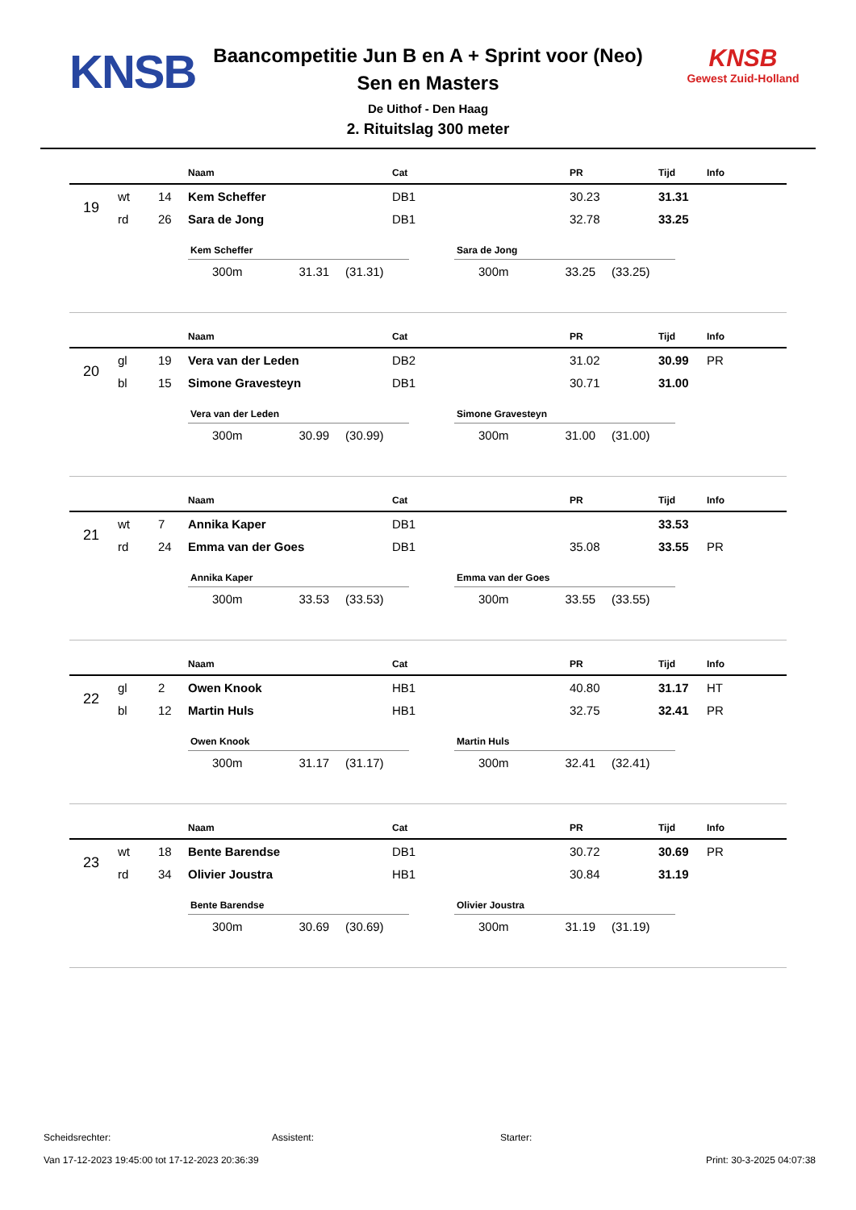KNSB
KNSB
Gewest Zuid-Holland
Baancompetitie Jun B en A + Sprint voor (Neo)
Sen en Masters
De Uithof - Den Haag
2. Rituitslag 300 meter
| | | | Naam | Cat | PR | Tijd | Info |
| --- | --- | --- | --- | --- | --- | --- | --- |
| 19 | wt | 14 | Kem Scheffer | DB1 | 30.23 | 31.31 | |
| | rd | 26 | Sara de Jong | DB1 | 32.78 | 33.25 | |
Kem Scheffer
300m 31.31 (31.31)
Sara de Jong
300m 33.25 (33.25)
| | | | Naam | Cat | PR | Tijd | Info |
| --- | --- | --- | --- | --- | --- | --- | --- |
| 20 | gl | 19 | Vera van der Leden | DB2 | 31.02 | 30.99 | PR |
| | bl | 15 | Simone Gravesteyn | DB1 | 30.71 | 31.00 | |
Vera van der Leden
300m 30.99 (30.99)
Simone Gravesteyn
300m 31.00 (31.00)
| | | | Naam | Cat | PR | Tijd | Info |
| --- | --- | --- | --- | --- | --- | --- | --- |
| 21 | wt | 7 | Annika Kaper | DB1 | | 33.53 | |
| | rd | 24 | Emma van der Goes | DB1 | 35.08 | 33.55 | PR |
Annika Kaper
300m 33.53 (33.53)
Emma van der Goes
300m 33.55 (33.55)
| | | | Naam | Cat | PR | Tijd | Info |
| --- | --- | --- | --- | --- | --- | --- | --- |
| 22 | gl | 2 | Owen Knook | HB1 | 40.80 | 31.17 | HT |
| | bl | 12 | Martin Huls | HB1 | 32.75 | 32.41 | PR |
Owen Knook
300m 31.17 (31.17)
Martin Huls
300m 32.41 (32.41)
| | | | Naam | Cat | PR | Tijd | Info |
| --- | --- | --- | --- | --- | --- | --- | --- |
| 23 | wt | 18 | Bente Barendse | DB1 | 30.72 | 30.69 | PR |
| | rd | 34 | Olivier Joustra | HB1 | 30.84 | 31.19 | |
Bente Barendse
300m 30.69 (30.69)
Olivier Joustra
300m 31.19 (31.19)
Scheidsrechter: Assistent: Starter:
Van 17-12-2023 19:45:00 tot 17-12-2023 20:36:39 Print: 30-3-2025 04:07:38